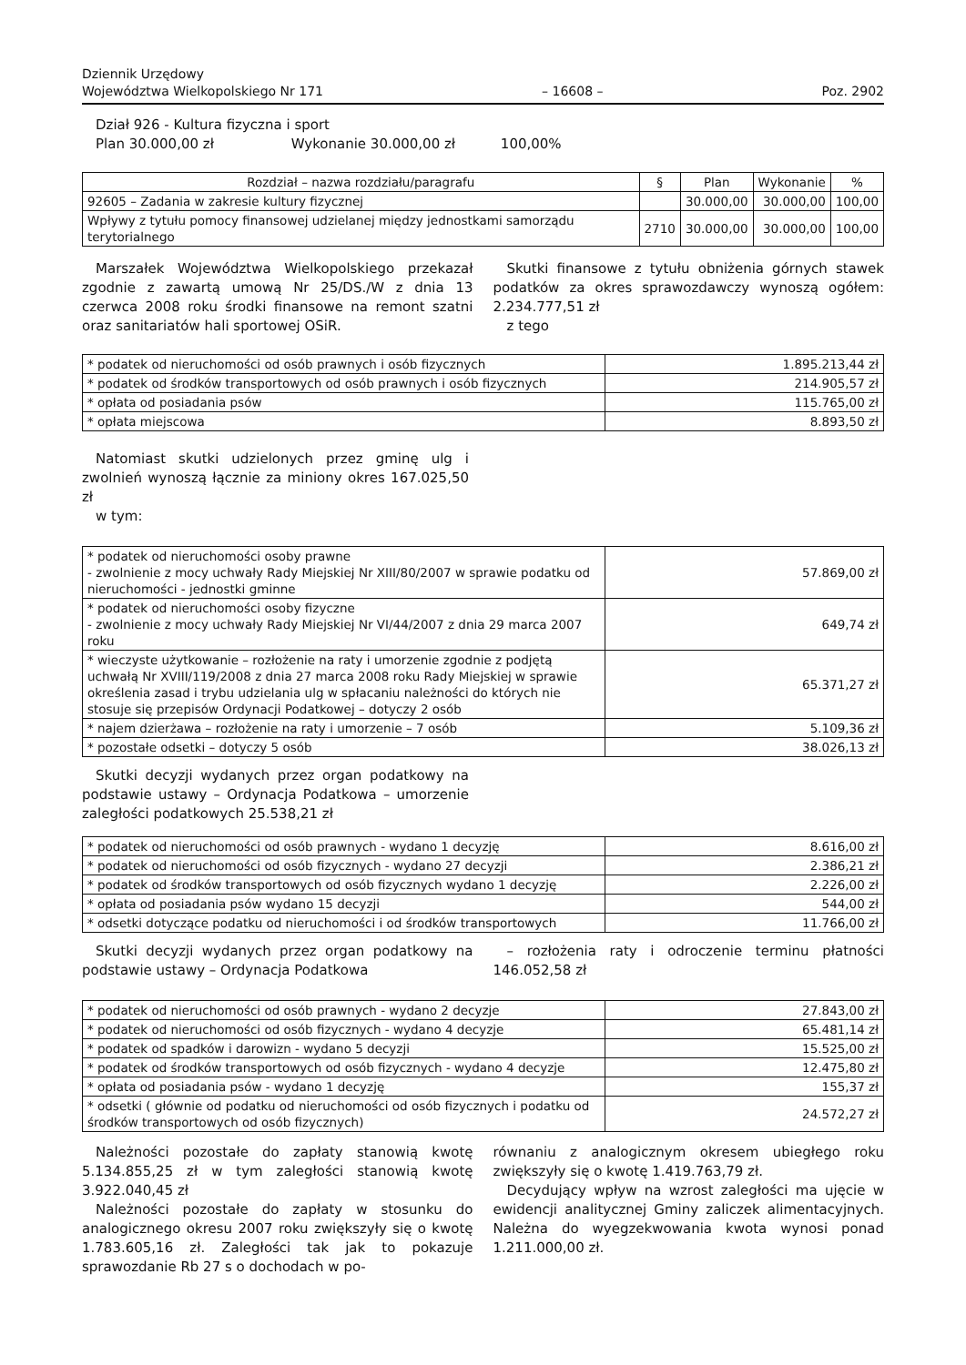Dziennik Urzędowy
Województwa Wielkopolskiego Nr 171
– 16608 –
Poz. 2902
Dział 926 - Kultura fizyczna i sport
Plan 30.000,00 zł Wykonanie 30.000,00 zł 100,00%
| Rozdział – nazwa rozdziału/paragrafu | § | Plan | Wykonanie | % |
| 92605 – Zadania w zakresie kultury fizycznej | | 30.000,00 | 30.000,00 | 100,00 |
| Wpływy z tytułu pomocy finansowej udzielanej między jednostkami samorządu terytorialnego | 2710 | 30.000,00 | 30.000,00 | 100,00 |
Marszałek Województwa Wielkopolskiego przekazał zgodnie z zawartą umową Nr 25/DS./W z dnia 13 czerwca 2008 roku środki finansowe na remont szatni oraz sanitariatów hali sportowej OSiR.
Skutki finansowe z tytułu obniżenia górnych stawek podatków za okres sprawozdawczy wynoszą ogółem: 2.234.777,51 zł
z tego
| * podatek od nieruchomości od osób prawnych i osób fizycznych | 1.895.213,44 zł |
| * podatek od środków transportowych od osób prawnych i osób fizycznych | 214.905,57 zł |
| * opłata od posiadania psów | 115.765,00 zł |
| * opłata miejscowa | 8.893,50 zł |
Natomiast skutki udzielonych przez gminę ulg i zwolnień wynoszą łącznie za miniony okres 167.025,50 zł
w tym:
| * podatek od nieruchomości osoby prawne - zwolnienie z mocy uchwały Rady Miejskiej Nr XIII/80/2007 w sprawie podatku od nieruchomości - jednostki gminne | 57.869,00 zł |
| * podatek od nieruchomości osoby fizyczne - zwolnienie z mocy uchwały Rady Miejskiej Nr VI/44/2007 z dnia 29 marca 2007 roku | 649,74 zł |
| * wieczyste użytkowanie – rozłożenie na raty i umorzenie zgodnie z podjętą uchwałą Nr XVIII/119/2008 z dnia 27 marca 2008 roku Rady Miejskiej w sprawie określenia zasad i trybu udzielania ulg w spłacaniu należności do których nie stosuje się przepisów Ordynacji Podatkowej – dotyczy 2 osób | 65.371,27 zł |
| * najem dzierżawa – rozłożenie na raty i umorzenie – 7 osób | 5.109,36 zł |
| * pozostałe odsetki – dotyczy 5 osób | 38.026,13 zł |
Skutki decyzji wydanych przez organ podatkowy na podstawie ustawy – Ordynacja Podatkowa – umorzenie zaległości podatkowych 25.538,21 zł
| * podatek od nieruchomości od osób prawnych - wydano 1 decyzję | 8.616,00 zł |
| * podatek od nieruchomości od osób fizycznych - wydano 27 decyzji | 2.386,21 zł |
| * podatek od środków transportowych od osób fizycznych wydano 1 decyzję | 2.226,00 zł |
| * opłata od posiadania psów wydano 15 decyzji | 544,00 zł |
| * odsetki dotyczące podatku od nieruchomości i od środków transportowych | 11.766,00 zł |
Skutki decyzji wydanych przez organ podatkowy na podstawie ustawy – Ordynacja Podatkowa
– rozłożenia raty i odroczenie terminu płatności 146.052,58 zł
| * podatek od nieruchomości od osób prawnych - wydano 2 decyzje | 27.843,00 zł |
| * podatek od nieruchomości od osób fizycznych - wydano 4 decyzje | 65.481,14 zł |
| * podatek od spadków i darowizn - wydano 5 decyzji | 15.525,00 zł |
| * podatek od środków transportowych od osób fizycznych - wydano 4 decyzje | 12.475,80 zł |
| * opłata od posiadania psów - wydano 1 decyzję | 155,37 zł |
| * odsetki ( głównie od podatku od nieruchomości od osób fizycznych i podatku od środków transportowych od osób fizycznych) | 24.572,27 zł |
Należności pozostałe do zapłaty stanowią kwotę 5.134.855,25 zł w tym zaległości stanowią kwotę 3.922.040,45 zł
Należności pozostałe do zapłaty w stosunku do analogicznego okresu 2007 roku zwiększyły się o kwotę 1.783.605,16 zł. Zaległości tak jak to pokazuje sprawozdanie Rb 27 s o dochodach w po-
równaniu z analogicznym okresem ubiegłego roku zwiększyły się o kwotę 1.419.763,79 zł.
Decydujący wpływ na wzrost zaległości ma ujęcie w ewidencji analitycznej Gminy zaliczek alimentacyjnych. Należna do wyegzekwowania kwota wynosi ponad 1.211.000,00 zł.